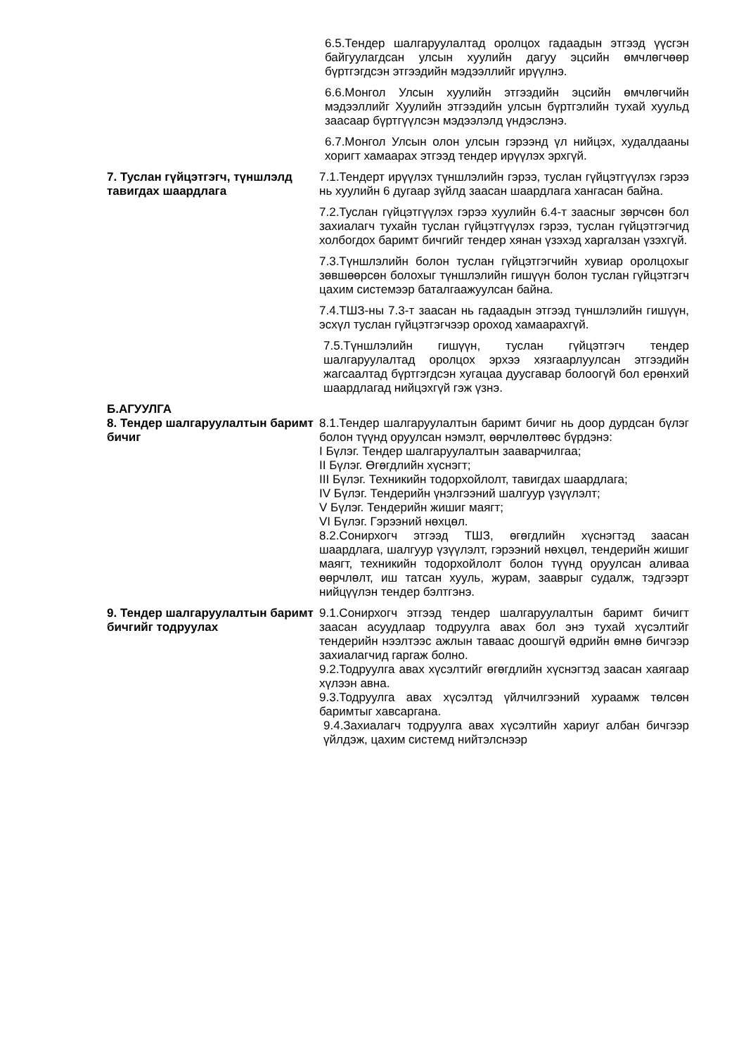6.5.Тендер шалгаруулалтад оролцох гадаадын этгээд үүсгэн байгуулагдсан улсын хуулийн дагуу эцсийн өмчлөгчөөр бүртгэгдсэн этгээдийн мэдээллийг ирүүлнэ.
6.6.Монгол Улсын хуулийн этгээдийн эцсийн өмчлөгчийн мэдээллийг Хуулийн этгээдийн улсын бүртгэлийн тухай хуульд заасаар бүртгүүлсэн мэдээлэлд үндэслэнэ.
6.7.Монгол Улсын олон улсын гэрээнд үл нийцэх, худалдааны хоригт хамаарах этгээд тендер ирүүлэх эрхгүй.
7. Туслан гүйцэтгэгч, түншлэлд тавигдах шаардлага
7.1.Тендерт ирүүлэх түншлэлийн гэрээ, туслан гүйцэтгүүлэх гэрээ нь хуулийн 6 дугаар зүйлд заасан шаардлага хангасан байна.
7.2.Туслан гүйцэтгүүлэх гэрээ хуулийн 6.4-т заасныг зөрчсөн бол захиалагч тухайн туслан гүйцэтгүүлэх гэрээ, туслан гүйцэтгэгчид холбогдох баримт бичгийг тендер хянан үзэхэд харгалзан үзэхгүй.
7.3.Түншлэлийн болон туслан гүйцэтгэгчийн хувиар оролцохыг зөвшөөрсөн болохыг түншлэлийн гишүүн болон туслан гүйцэтгэгч цахим системээр баталгаажуулсан байна.
7.4.ТШЗ-ны 7.3-т заасан нь гадаадын этгээд түншлэлийн гишүүн, эсхүл туслан гүйцэтгэгчээр ороход хамаарахгүй.
7.5.Түншлэлийн гишүүн, туслан гүйцэтгэгч тендер шалгаруулалтад оролцох эрхээ хязгаарлуулсан этгээдийн жагсаалтад бүртгэгдсэн хугацаа дуусгавар болоогүй бол ерөнхий шаардлагад нийцэхгүй гэж үзнэ.
Б.АГУУЛГА
8. Тендер шалгаруулалтын баримт бичиг
8.1.Тендер шалгаруулалтын баримт бичиг нь доор дурдсан бүлэг болон түүнд оруулсан нэмэлт, өөрчлөлтөөс бүрдэнэ:
I Бүлэг. Тендер шалгаруулалтын зааварчилгаа;
II Бүлэг. Өгөгдлийн хүснэгт;
III Бүлэг. Техникийн тодорхойлолт, тавигдах шаардлага;
IV Бүлэг. Тендерийн үнэлгээний шалгуур үзүүлэлт;
V Бүлэг. Тендерийн жишиг маягт;
VI Бүлэг. Гэрээний нөхцөл.
8.2.Сонирхогч этгээд ТШЗ, өгөгдлийн хүснэгтэд заасан шаардлага, шалгуур үзүүлэлт, гэрээний нөхцөл, тендерийн жишиг маягт, техникийн тодорхойлолт болон түүнд оруулсан аливаа өөрчлөлт, иш татсан хууль, журам, зааврыг судалж, тэдгээрт нийцүүлэн тендер бэлтгэнэ.
9. Тендер шалгаруулалтын баримт бичгийг тодруулах
9.1.Сонирхогч этгээд тендер шалгаруулалтын баримт бичигт заасан асуудлаар тодруулга авах бол энэ тухай хүсэлтийг тендерийн нээлтээс ажлын таваас доошгүй өдрийн өмнө бичгээр захиалагчид гаргаж болно.
9.2.Тодруулга авах хүсэлтийг өгөгдлийн хүснэгтэд заасан хаягаар хүлээн авна.
9.3.Тодруулга авах хүсэлтэд үйлчилгээний хураамж төлсөн баримтыг хавсаргана.
9.4.Захиалагч тодруулга авах хүсэлтийн хариуг албан бичгээр үйлдэж, цахим системд нийтэлснээр